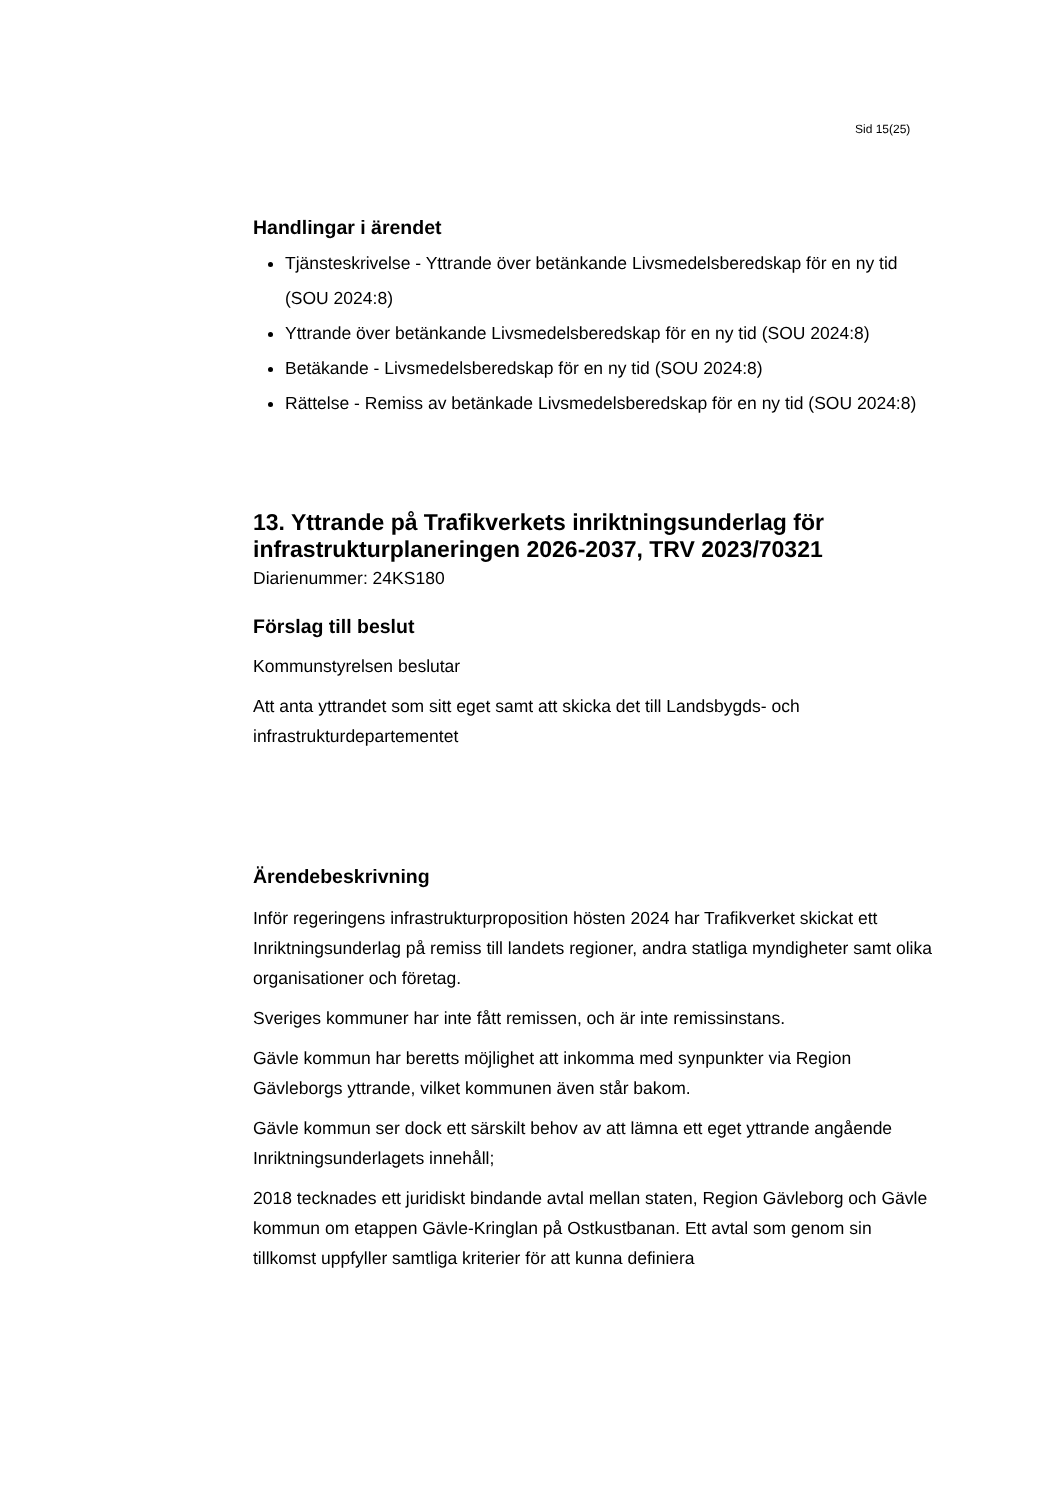Sid 15(25)
Handlingar i ärendet
Tjänsteskrivelse - Yttrande över betänkande Livsmedelsberedskap för en ny tid (SOU 2024:8)
Yttrande över betänkande Livsmedelsberedskap för en ny tid (SOU 2024:8)
Betäkande - Livsmedelsberedskap för en ny tid (SOU 2024:8)
Rättelse - Remiss av betänkade Livsmedelsberedskap för en ny tid (SOU 2024:8)
13. Yttrande på Trafikverkets inriktningsunderlag för infrastrukturplaneringen 2026-2037, TRV 2023/70321
Diarienummer: 24KS180
Förslag till beslut
Kommunstyrelsen beslutar
Att anta yttrandet som sitt eget samt att skicka det till Landsbygds- och infrastrukturdepartementet
Ärendebeskrivning
Inför regeringens infrastrukturproposition hösten 2024 har Trafikverket skickat ett Inriktningsunderlag på remiss till landets regioner, andra statliga myndigheter samt olika organisationer och företag.
Sveriges kommuner har inte fått remissen, och är inte remissinstans.
Gävle kommun har beretts möjlighet att inkomma med synpunkter via Region Gävleborgs yttrande, vilket kommunen även står bakom.
Gävle kommun ser dock ett särskilt behov av att lämna ett eget yttrande angående Inriktningsunderlagets innehåll;
2018 tecknades ett juridiskt bindande avtal mellan staten, Region Gävleborg och Gävle kommun om etappen Gävle-Kringlan på Ostkustbanan. Ett avtal som genom sin tillkomst uppfyller samtliga kriterier för att kunna definiera